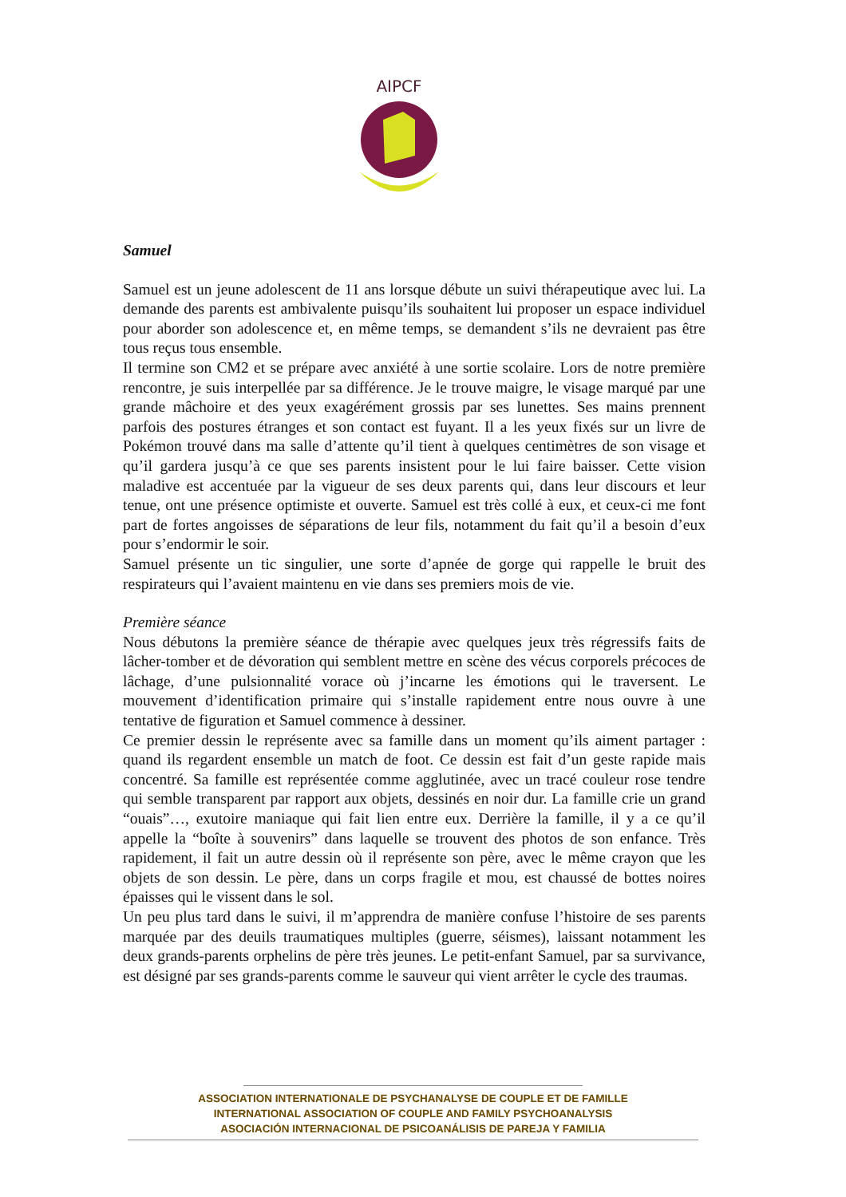AIPCF
Samuel
Samuel est un jeune adolescent de 11 ans lorsque débute un suivi thérapeutique avec lui. La demande des parents est ambivalente puisqu’ils souhaitent lui proposer un espace individuel pour aborder son adolescence et, en même temps, se demandent s’ils ne devraient pas être tous reçus tous ensemble.
Il termine son CM2 et se prépare avec anxiété à une sortie scolaire. Lors de notre première rencontre, je suis interpellée par sa différence. Je le trouve maigre, le visage marqué par une grande mâchoire et des yeux exagérément grossis par ses lunettes. Ses mains prennent parfois des postures étranges et son contact est fuyant. Il a les yeux fixés sur un livre de Pokémon trouvé dans ma salle d’attente qu’il tient à quelques centimètres de son visage et qu’il gardera jusqu’à ce que ses parents insistent pour le lui faire baisser. Cette vision maladive est accentuée par la vigueur de ses deux parents qui, dans leur discours et leur tenue, ont une présence optimiste et ouverte. Samuel est très collé à eux, et ceux-ci me font part de fortes angoisses de séparations de leur fils, notamment du fait qu’il a besoin d’eux pour s’endormir le soir.
Samuel présente un tic singulier, une sorte d’apnée de gorge qui rappelle le bruit des respirateurs qui l’avaient maintenu en vie dans ses premiers mois de vie.
Première séance
Nous débutons la première séance de thérapie avec quelques jeux très régressifs faits de lâcher-tomber et de dévoration qui semblent mettre en scène des vécus corporels précoces de lâchage, d’une pulsionnalité vorace où j’incarne les émotions qui le traversent. Le mouvement d’identification primaire qui s’installe rapidement entre nous ouvre à une tentative de figuration et Samuel commence à dessiner.
Ce premier dessin le représente avec sa famille dans un moment qu’ils aiment partager : quand ils regardent ensemble un match de foot. Ce dessin est fait d’un geste rapide mais concentré. Sa famille est représentée comme agglutinée, avec un tracé couleur rose tendre qui semble transparent par rapport aux objets, dessinés en noir dur. La famille crie un grand “ouais”…, exutoire maniaque qui fait lien entre eux. Derrière la famille, il y a ce qu’il appelle la “boîte à souvenirs” dans laquelle se trouvent des photos de son enfance. Très rapidement, il fait un autre dessin où il représente son père, avec le même crayon que les objets de son dessin. Le père, dans un corps fragile et mou, est chaussé de bottes noires épaisses qui le vissent dans le sol.
Un peu plus tard dans le suivi, il m’apprendra de manière confuse l’histoire de ses parents marquée par des deuils traumatiques multiples (guerre, séismes), laissant notamment les deux grands-parents orphelins de père très jeunes. Le petit-enfant Samuel, par sa survivance, est désigné par ses grands-parents comme le sauveur qui vient arrêter le cycle des traumas.
ASSOCIATION INTERNATIONALE DE PSYCHANALYSE DE COUPLE ET DE FAMILLE
INTERNATIONAL ASSOCIATION OF COUPLE AND FAMILY PSYCHOANALYSIS
ASOCIACIÓN INTERNACIONAL DE PSICOANÁLISIS DE PAREJA Y FAMILIA